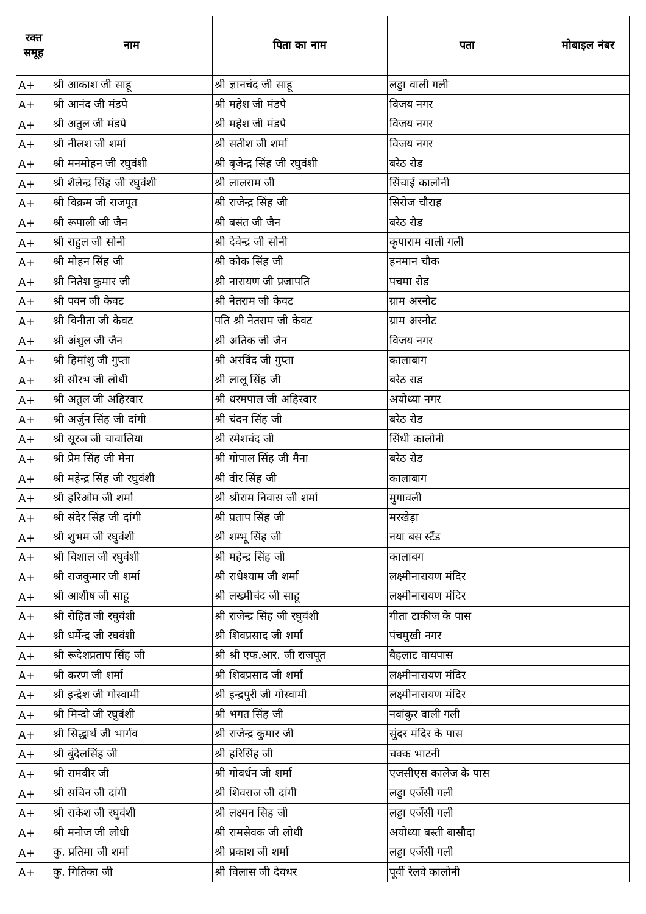| रक्त समूह | नाम | पिता का नाम | पता | मोबाइल नंबर |
| --- | --- | --- | --- | --- |
| A+ | श्री आकाश जी साहू | श्री ज्ञानचंद जी साहू | लड्डा वाली गली | |
| A+ | श्री आनंद जी मंडपे | श्री महेश जी मंडपे | विजय नगर | |
| A+ | श्री अतुल जी मंडपे | श्री महेश जी मंडपे | विजय नगर | |
| A+ | श्री नीलश जी शर्मा | श्री सतीश जी शर्मा | विजय नगर | |
| A+ | श्री मनमोहन जी रघुवंशी | श्री बृजेन्द्र सिंह जी रघुवंशी | बरेठ रोड | |
| A+ | श्री शैलेन्द्र सिंह जी रघुवंशी | श्री लालराम जी | सिंचाई कालोनी | |
| A+ | श्री विक्रम जी राजपूत | श्री राजेन्द्र सिंह जी | सिरोज चौराह | |
| A+ | श्री रूपाली जी जैन | श्री बसंत जी जैन | बरेठ रोड | |
| A+ | श्री राहुल जी सोनी | श्री देवेन्द्र जी सोनी | कृपाराम वाली गली | |
| A+ | श्री मोहन सिंह जी | श्री कोक सिंह जी | हनमान चौक | |
| A+ | श्री नितेश कुमार जी | श्री नारायण जी प्रजापति | पचमा रोड | |
| A+ | श्री पवन जी केवट | श्री नेतराम जी केवट | ग्राम अरनोट | |
| A+ | श्री विनीता जी केवट | पति श्री नेतराम जी केवट | ग्राम अरनोट | |
| A+ | श्री अंशुल जी जैन | श्री अतिक जी जैन | विजय नगर | |
| A+ | श्री हिमांशु जी गुप्ता | श्री अरविंद जी गुप्ता | कालाबाग | |
| A+ | श्री सौरभ जी लोधी | श्री लालू सिंह जी | बरेठ राड | |
| A+ | श्री अतुल जी अहिरवार | श्री धरमपाल जी अहिरवार | अयोध्या नगर | |
| A+ | श्री अर्जुन सिंह जी दांगी | श्री चंदन सिंह जी | बरेठ रोड | |
| A+ | श्री सूरज जी चावालिया | श्री रमेशचंद जी | सिंधी कालोनी | |
| A+ | श्री प्रेम सिंह जी मेना | श्री गोपाल सिंह जी मैना | बरेठ रोड | |
| A+ | श्री महेन्द्र सिंह जी रघुवंशी | श्री वीर सिंह जी | कालाबाग | |
| A+ | श्री हरिओम जी शर्मा | श्री श्रीराम निवास जी शर्मा | मुगावली | |
| A+ | श्री संदेर सिंह जी दांगी | श्री प्रताप सिंह जी | मरखेड़ा | |
| A+ | श्री शुभम जी रघुवंशी | श्री शम्भू सिंह जी | नया बस स्टैंड | |
| A+ | श्री विशाल जी रघुवंशी | श्री महेन्द्र सिंह जी | कालाबग | |
| A+ | श्री राजकुमार जी शर्मा | श्री राधेश्याम जी शर्मा | लक्ष्मीनारायण मंदिर | |
| A+ | श्री आशीष जी साहू | श्री लख्मीचंद जी साहू | लक्ष्मीनारायण मंदिर | |
| A+ | श्री रोहित जी रघुवंशी | श्री राजेन्द्र सिंह जी रघुवंशी | गीता टाकीज के पास | |
| A+ | श्री धर्मेन्द्र जी रघवंशी | श्री शिवप्रसाद जी शर्मा | पंचमुखी नगर | |
| A+ | श्री रूदेशप्रताप सिंह जी | श्री श्री एफ.आर. जी राजपूत | बैहलाट वायपास | |
| A+ | श्री करण जी शर्मा | श्री शिवप्रसाद जी शर्मा | लक्ष्मीनारायण मंदिर | |
| A+ | श्री इन्द्रेश जी गोस्वामी | श्री इन्द्रपुरी जी गोस्वामी | लक्ष्मीनारायण मंदिर | |
| A+ | श्री मिन्दो जी रघुवंशी | श्री भगत सिंह जी | नवांकुर वाली गली | |
| A+ | श्री सिद्धार्थ जी भार्गव | श्री राजेन्द्र कुमार जी | सुंदर मंदिर के पास | |
| A+ | श्री बुंदेलसिंह जी | श्री हरिसिंह जी | चक्क भाटनी | |
| A+ | श्री रामवीर जी | श्री गोवर्धन जी शर्मा | एजसीएस कालेज के पास | |
| A+ | श्री सचिन जी दांगी | श्री शिवराज जी दांगी | लड्डा एजेंसी गली | |
| A+ | श्री राकेश जी रघुवंशी | श्री लक्ष्मन सिह जी | लड्डा एजेंसी गली | |
| A+ | श्री मनोज जी लोधी | श्री रामसेवक जी लोधी | अयोध्या बस्ती बासौदा | |
| A+ | कु. प्रतिमा जी शर्मा | श्री प्रकाश जी शर्मा | लड्डा एजेंसी गली | |
| A+ | कु. गितिका जी | श्री विलास जी देवधर | पूर्वी रेलवे कालोनी | |